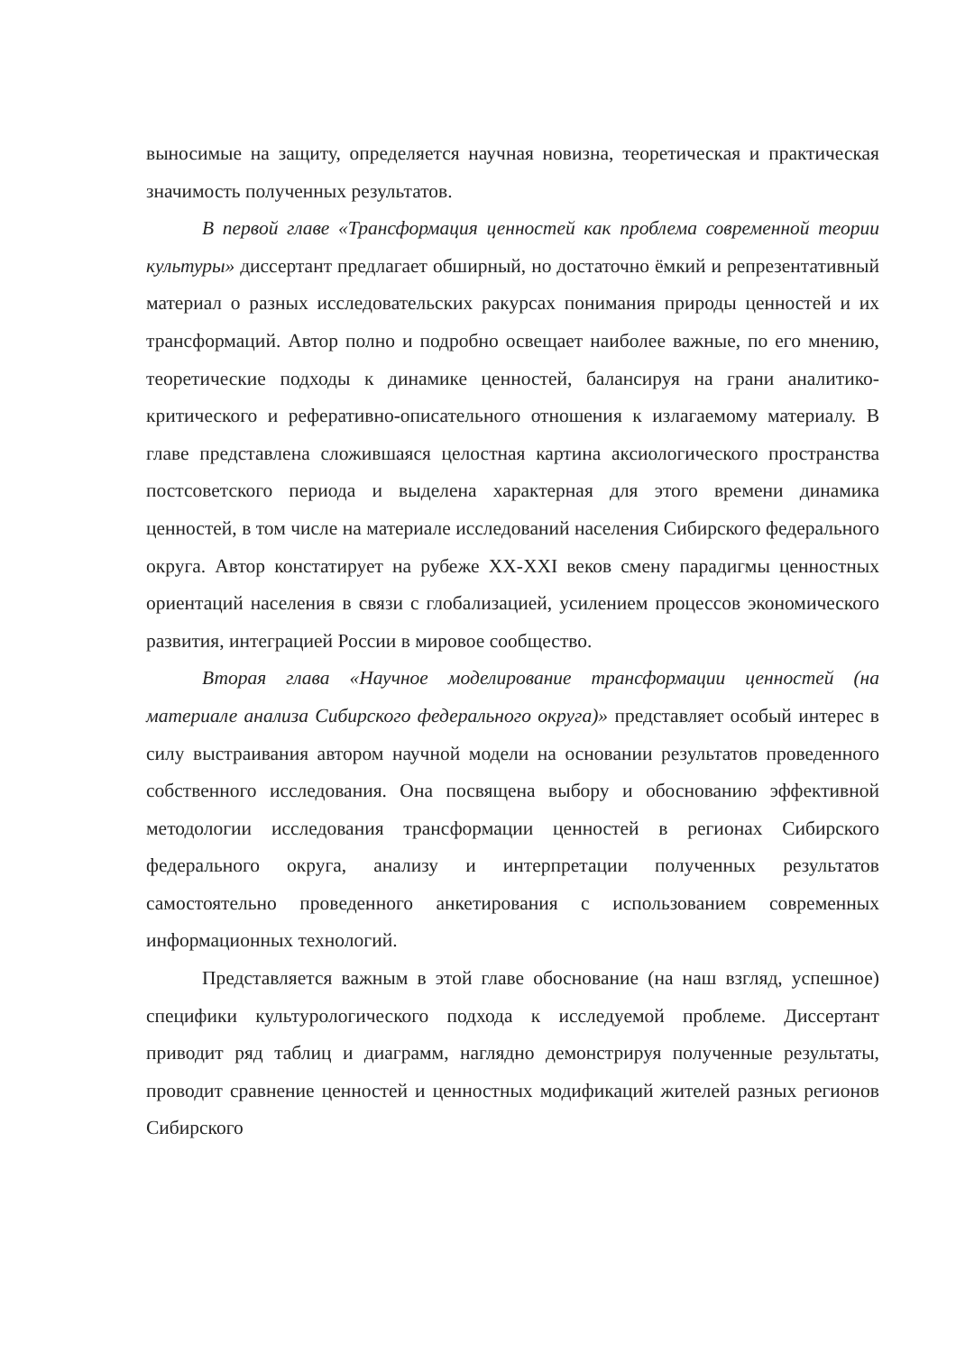выносимые на защиту, определяется научная новизна, теоретическая и практическая значимость полученных результатов.
В первой главе «Трансформация ценностей как проблема современной теории культуры» диссертант предлагает обширный, но достаточно ёмкий и репрезентативный материал о разных исследовательских ракурсах понимания природы ценностей и их трансформаций. Автор полно и подробно освещает наиболее важные, по его мнению, теоретические подходы к динамике ценностей, балансируя на грани аналитико-критического и реферативно-описательного отношения к излагаемому материалу. В главе представлена сложившаяся целостная картина аксиологического пространства постсоветского периода и выделена характерная для этого времени динамика ценностей, в том числе на материале исследований населения Сибирского федерального округа. Автор констатирует на рубеже XX-XXI веков смену парадигмы ценностных ориентаций населения в связи с глобализацией, усилением процессов экономического развития, интеграцией России в мировое сообщество.
Вторая глава «Научное моделирование трансформации ценностей (на материале анализа Сибирского федерального округа)» представляет особый интерес в силу выстраивания автором научной модели на основании результатов проведенного собственного исследования. Она посвящена выбору и обоснованию эффективной методологии исследования трансформации ценностей в регионах Сибирского федерального округа, анализу и интерпретации полученных результатов самостоятельно проведенного анкетирования с использованием современных информационных технологий.
Представляется важным в этой главе обоснование (на наш взгляд, успешное) специфики культурологического подхода к исследуемой проблеме. Диссертант приводит ряд таблиц и диаграмм, наглядно демонстрируя полученные результаты, проводит сравнение ценностей и ценностных модификаций жителей разных регионов Сибирского